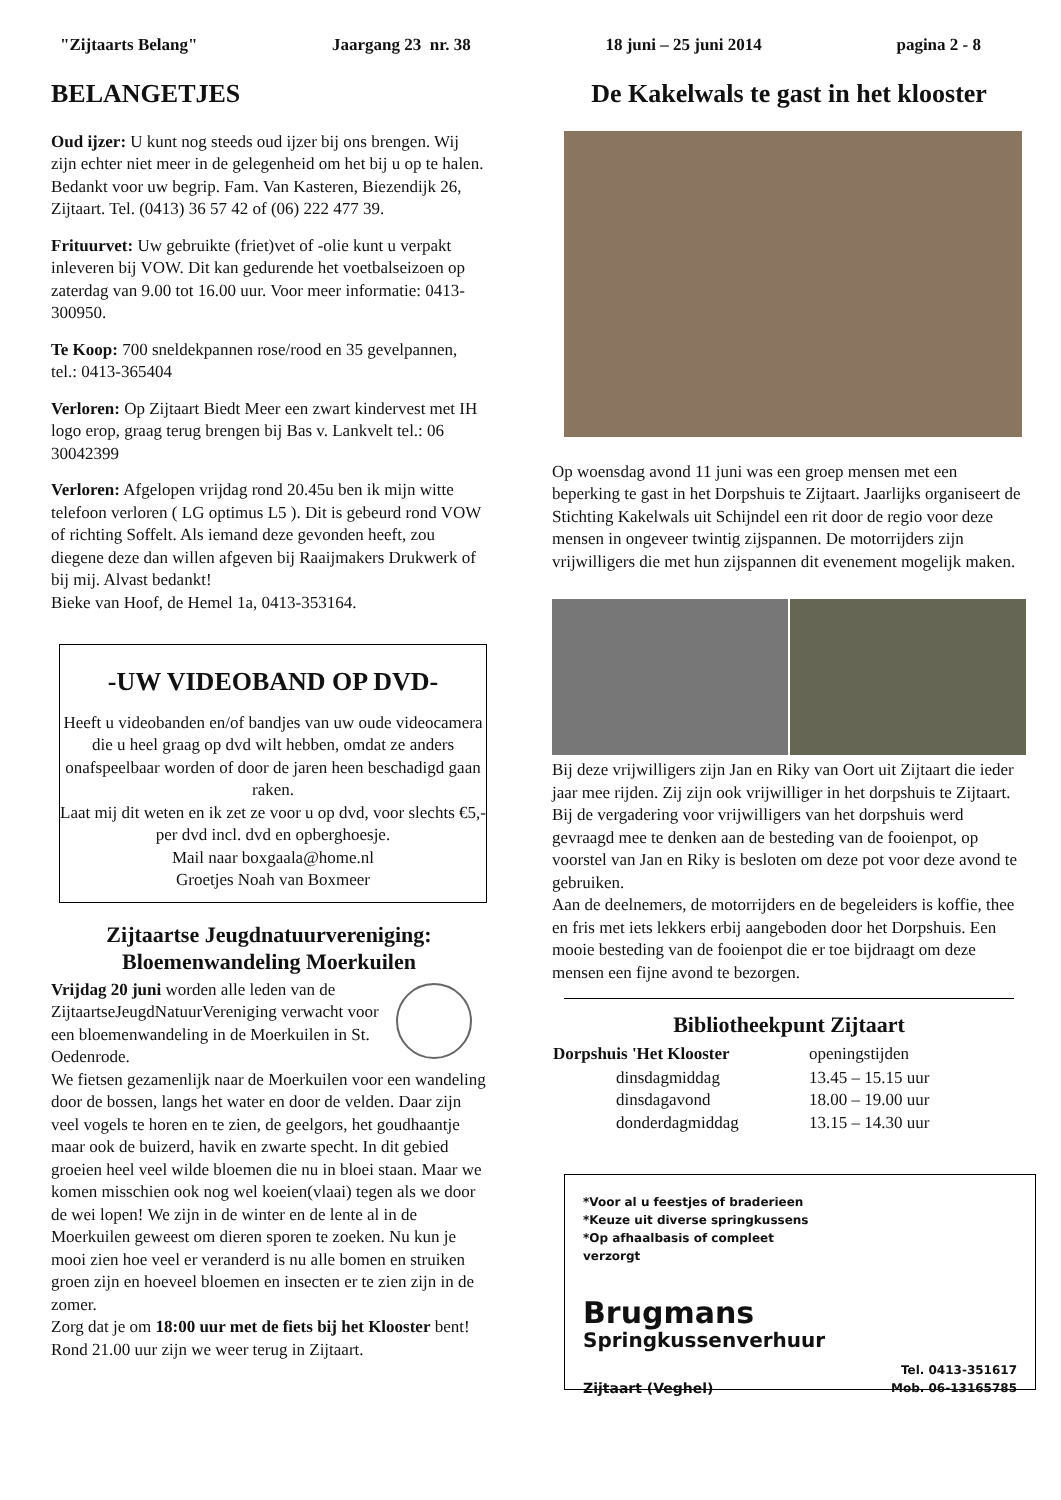"Zijtaarts Belang" Jaargang 23 nr. 38 18 juni – 25 juni 2014 pagina 2 - 8
BELANGETJES
Oud ijzer: U kunt nog steeds oud ijzer bij ons brengen. Wij zijn echter niet meer in de gelegenheid om het bij u op te halen. Bedankt voor uw begrip. Fam. Van Kasteren, Biezendijk 26, Zijtaart. Tel. (0413) 36 57 42 of (06) 222 477 39.
Frituurvet: Uw gebruikte (friet)vet of -olie kunt u verpakt inleveren bij VOW. Dit kan gedurende het voetbalseizoen op zaterdag van 9.00 tot 16.00 uur. Voor meer informatie: 0413-300950.
Te Koop: 700 sneldekpannen rose/rood en 35 gevelpannen, tel.: 0413-365404
Verloren: Op Zijtaart Biedt Meer een zwart kindervest met IH logo erop, graag terug brengen bij Bas v. Lankvelt tel.: 06 30042399
Verloren: Afgelopen vrijdag rond 20.45u ben ik mijn witte telefoon verloren ( LG optimus L5 ). Dit is gebeurd rond VOW of richting Soffelt. Als iemand deze gevonden heeft, zou diegene deze dan willen afgeven bij Raaijmakers Drukwerk of bij mij. Alvast bedankt!
Bieke van Hoof, de Hemel 1a, 0413-353164.
-UW VIDEOBAND OP DVD-
Heeft u videobanden en/of bandjes van uw oude videocamera die u heel graag op dvd wilt hebben, omdat ze anders onafspeelbaar worden of door de jaren heen beschadigd gaan raken.
Laat mij dit weten en ik zet ze voor u op dvd, voor slechts €5,- per dvd incl. dvd en opberghoesje.
Mail naar boxgaala@home.nl
Groetjes Noah van Boxmeer
Zijtaartse Jeugdnatuurvereniging: Bloemenwandeling Moerkuilen
Vrijdag 20 juni worden alle leden van de ZijtaartseJeugdNatuurVereniging verwacht voor een bloemenwandeling in de Moerkuilen in St. Oedenrode.
We fietsen gezamenlijk naar de Moerkuilen voor een wandeling door de bossen, langs het water en door de velden. Daar zijn veel vogels te horen en te zien, de geelgors, het goudhaantje maar ook de buizerd, havik en zwarte specht. In dit gebied groeien heel veel wilde bloemen die nu in bloei staan. Maar we komen misschien ook nog wel koeien(vlaai) tegen als we door de wei lopen! We zijn in de winter en de lente al in de Moerkuilen geweest om dieren sporen te zoeken. Nu kun je mooi zien hoe veel er veranderd is nu alle bomen en struiken groen zijn en hoeveel bloemen en insecten er te zien zijn in de zomer.
Zorg dat je om 18:00 uur met de fiets bij het Klooster bent!
Rond 21.00 uur zijn we weer terug in Zijtaart.
De Kakelwals te gast in het klooster
Op woensdag avond 11 juni was een groep mensen met een beperking te gast in het Dorpshuis te Zijtaart. Jaarlijks organiseert de Stichting Kakelwals uit Schijndel een rit door de regio voor deze mensen in ongeveer twintig zijspannen. De motorrijders zijn vrijwilligers die met hun zijspannen dit evenement mogelijk maken.
Bij deze vrijwilligers zijn Jan en Riky van Oort uit Zijtaart die ieder jaar mee rijden. Zij zijn ook vrijwilliger in het dorpshuis te Zijtaart. Bij de vergadering voor vrijwilligers van het dorpshuis werd gevraagd mee te denken aan de besteding van de fooienpot, op voorstel van Jan en Riky is besloten om deze pot voor deze avond te gebruiken.
Aan de deelnemers, de motorrijders en de begeleiders is koffie, thee en fris met iets lekkers erbij aangeboden door het Dorpshuis. Een mooie besteding van de fooienpot die er toe bijdraagt om deze mensen een fijne avond te bezorgen.
Bibliotheekpunt Zijtaart
| Dorpshuis 'Het Klooster | openingstijden |
| dinsdagmiddag | 13.45 – 15.15 uur |
| dinsdagavond | 18.00 – 19.00 uur |
| donderdagmiddag | 13.15 – 14.30 uur |
*Voor al u feestjes of braderieen
*Keuze uit diverse springkussens
*Op afhaalbasis of compleet
verzorgt
Brugmans
Springkussenverhuur
Zijtaart (Veghel) Tel. 0413-351617
Mob. 06-13165785